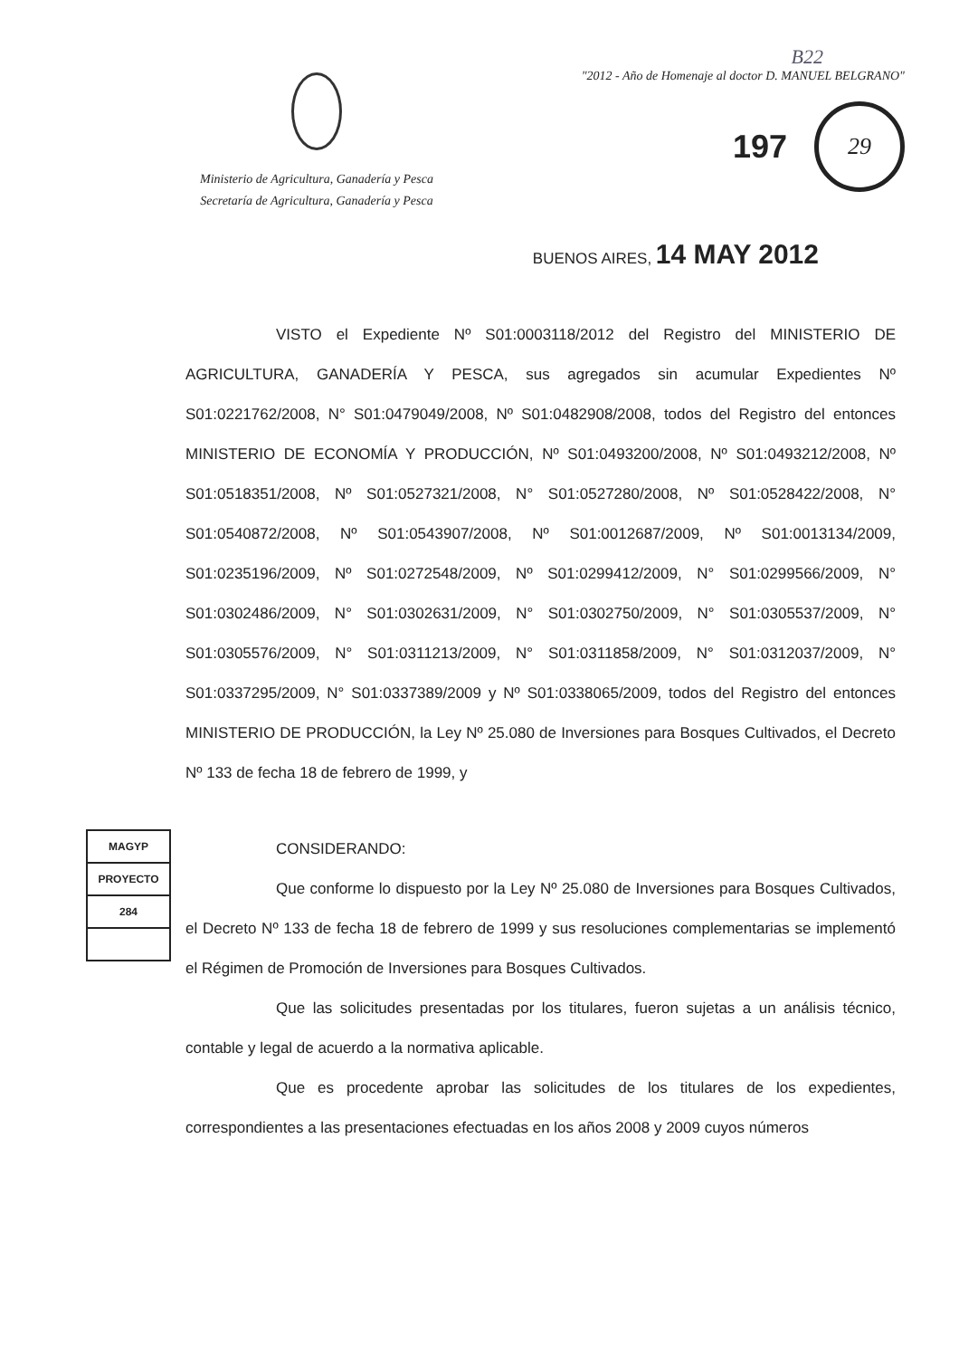Ministerio de Agricultura, Ganadería y Pesca
Secretaría de Agricultura, Ganadería y Pesca
B22
"2012 - Año de Homenaje al doctor D. MANUEL BELGRANO"
197
29
BUENOS AIRES, 14 MAY 2012
VISTO el Expediente Nº S01:0003118/2012 del Registro del MINISTERIO DE AGRICULTURA, GANADERÍA Y PESCA, sus agregados sin acumular Expedientes Nº S01:0221762/2008, N° S01:0479049/2008, Nº S01:0482908/2008, todos del Registro del entonces MINISTERIO DE ECONOMÍA Y PRODUCCIÓN, Nº S01:0493200/2008, Nº S01:0493212/2008, Nº S01:0518351/2008, Nº S01:0527321/2008, N° S01:0527280/2008, Nº S01:0528422/2008, N° S01:0540872/2008, Nº S01:0543907/2008, Nº S01:0012687/2009, Nº S01:0013134/2009, S01:0235196/2009, Nº S01:0272548/2009, Nº S01:0299412/2009, N° S01:0299566/2009, N° S01:0302486/2009, N° S01:0302631/2009, N° S01:0302750/2009, N° S01:0305537/2009, N° S01:0305576/2009, N° S01:0311213/2009, N° S01:0311858/2009, N° S01:0312037/2009, N° S01:0337295/2009, N° S01:0337389/2009 y Nº S01:0338065/2009, todos del Registro del entonces MINISTERIO DE PRODUCCIÓN, la Ley Nº 25.080 de Inversiones para Bosques Cultivados, el Decreto Nº 133 de fecha 18 de febrero de 1999, y
MAGYP
PROYECTO
284
CONSIDERANDO:
Que conforme lo dispuesto por la Ley Nº 25.080 de Inversiones para Bosques Cultivados, el Decreto Nº 133 de fecha 18 de febrero de 1999 y sus resoluciones complementarias se implementó el Régimen de Promoción de Inversiones para Bosques Cultivados.
Que las solicitudes presentadas por los titulares, fueron sujetas a un análisis técnico, contable y legal de acuerdo a la normativa aplicable.
Que es procedente aprobar las solicitudes de los titulares de los expedientes, correspondientes a las presentaciones efectuadas en los años 2008 y 2009 cuyos números